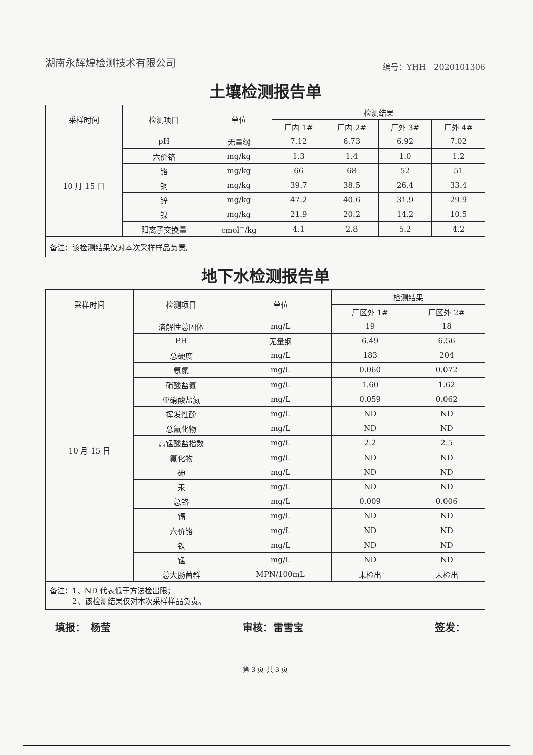湖南永辉煌检测技术有限公司 编号：YHH　2020101306
土壤检测报告单
| 采样时间 | 检测项目 | 单位 | 检测结果 | | | |
| --- | --- | --- | --- | --- | --- | --- |
| | | | 厂内 1# | 厂内 2# | 厂外 3# | 厂外 4# |
| 10 月 15 日 | pH | 无量纲 | 7.12 | 6.73 | 6.92 | 7.02 |
| | 六价铬 | mg/kg | 1.3 | 1.4 | 1.0 | 1.2 |
| | 铬 | mg/kg | 66 | 68 | 52 | 51 |
| | 铜 | mg/kg | 39.7 | 38.5 | 26.4 | 33.4 |
| | 锌 | mg/kg | 47.2 | 40.6 | 31.9 | 29.9 |
| | 镍 | mg/kg | 21.9 | 20.2 | 14.2 | 10.5 |
| | 阳离子交换量 | cmol<sup>+</sup>/kg | 4.1 | 2.8 | 5.2 | 4.2 |
| 备注：该检测结果仅对本次采样样品负责。 | | | | | | |
地下水检测报告单
| 采样时间 | 检测项目 | 单位 | 检测结果 | |
| --- | --- | --- | --- | --- |
| | | | 厂区外 1# | 厂区外 2# |
| 10 月 15 日 | 溶解性总固体 | mg/L | 19 | 18 |
| | PH | 无量纲 | 6.49 | 6.56 |
| | 总硬度 | mg/L | 183 | 204 |
| | 氨氮 | mg/L | 0.060 | 0.072 |
| | 硝酸盐氮 | mg/L | 1.60 | 1.62 |
| | 亚硝酸盐氮 | mg/L | 0.059 | 0.062 |
| | 挥发性酚 | mg/L | ND | ND |
| | 总氰化物 | mg/L | ND | ND |
| | 高锰酸盐指数 | mg/L | 2.2 | 2.5 |
| | 氟化物 | mg/L | ND | ND |
| | 砷 | mg/L | ND | ND |
| | 汞 | mg/L | ND | ND |
| | 总铬 | mg/L | 0.009 | 0.006 |
| | 镉 | mg/L | ND | ND |
| | 六价铬 | mg/L | ND | ND |
| | 铁 | mg/L | ND | ND |
| | 锰 | mg/L | ND | ND |
| | 总大肠菌群 | MPN/100mL | 未检出 | 未检出 |
| 备注：1、ND 代表低于方法检出限； 2、该检测结果仅对本次采样样品负责。 | | | | |
填报：　杨莹 审核：雷雪宝 签发：
第 3 页 共 3 页